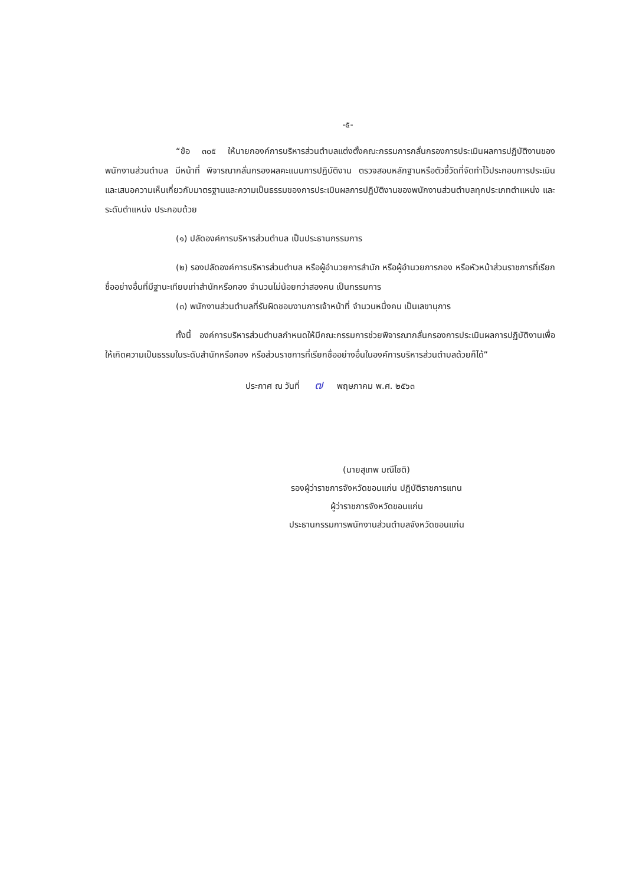-๕-
“ข้อ ๓๐๕ ให้นายกองค์การบริหารส่วนตำบลแต่งตั้งคณะกรรมการกลั่นกรองการประเมินผลการปฏิบัติงานของพนักงานส่วนตำบล มีหน้าที่ พิจารณากลั่นกรองผลคะแนนการปฏิบัติงาน ตรวจสอบหลักฐานหรือตัวชี้วัดที่จัดทำไว้ประกอบการประเมิน และเสนอความเห็นเกี่ยวกับมาตรฐานและความเป็นธรรมของการประเมินผลการปฏิบัติงานของพนักงานส่วนตำบลทุกประเภทตำแหน่ง และระดับตำแหน่ง ประกอบด้วย
(๑) ปลัดองค์การบริหารส่วนตำบล เป็นประธานกรรมการ
(๒) รองปลัดองค์การบริหารส่วนตำบล หรือผู้อำนวยการสำนัก หรือผู้อำนวยการกอง หรือหัวหน้าส่วนราชการที่เรียกชื่ออย่างอื่นที่มีฐานะเทียบเท่าสำนักหรือกอง จำนวนไม่น้อยกว่าสองคน เป็นกรรมการ
(๓) พนักงานส่วนตำบลที่รับผิดชอบงานการเจ้าหน้าที่ จำนวนหนึ่งคน เป็นเลขานุการ
ทั้งนี้ องค์การบริหารส่วนตำบลกำหนดให้มีคณะกรรมการช่วยพิจารณากลั่นกรองการประเมินผลการปฏิบัติงานเพื่อให้เกิดความเป็นธรรมในระดับสำนักหรือกอง หรือส่วนราชการที่เรียกชื่ออย่างอื่นในองค์การบริหารส่วนตำบลด้วยก็ได้”
ประกาศ ณ วันที่ ๗ พฤษภาคม พ.ศ. ๒๕๖๓
(นายสุเทพ มณีโชติ)
รองผู้ว่าราชการจังหวัดขอนแก่น ปฏิบัติราชการแทน
ผู้ว่าราชการจังหวัดขอนแก่น
ประธานกรรมการพนักงานส่วนตำบลจังหวัดขอนแก่น